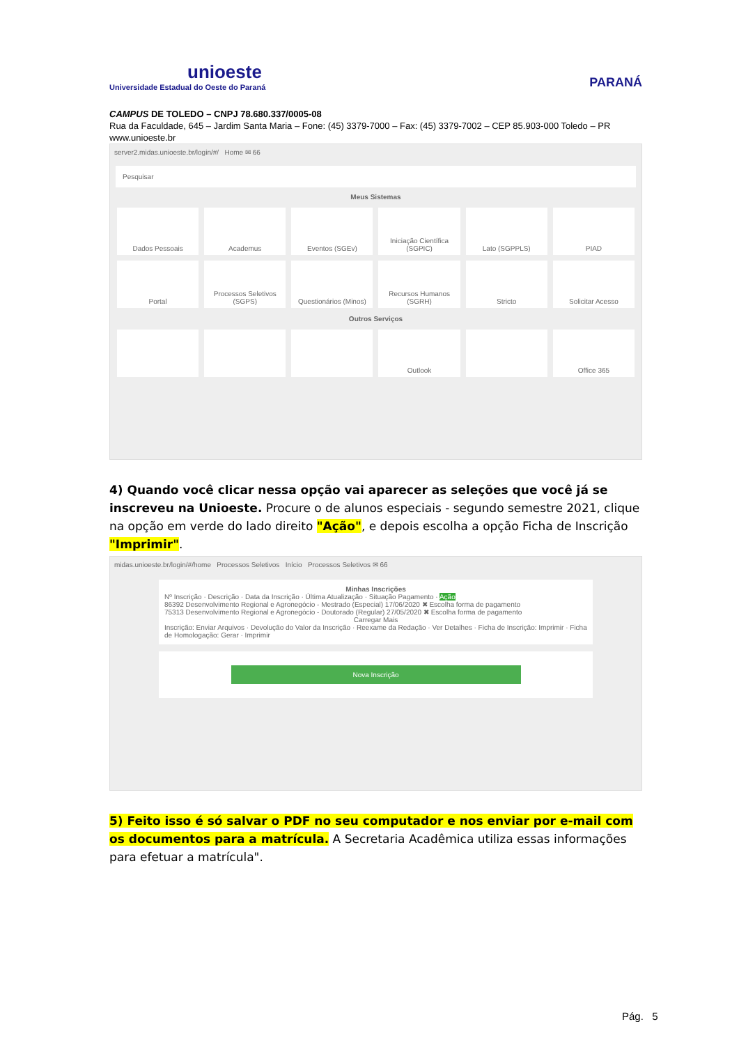unioeste
Universidade Estadual do Oeste do Paraná
PARANÁ
CAMPUS DE TOLEDO – CNPJ 78.680.337/0005-08
Rua da Faculdade, 645 – Jardim Santa Maria – Fone: (45) 3379-7000 – Fax: (45) 3379-7002 – CEP 85.903-000 Toledo – PR
www.unioeste.br
server2.midas.unioeste.br/login/#/ Home ✉ 66
Pesquisar
Meus Sistemas
Dados Pessoais
Academus
Eventos (SGEv)
Iniciação Científica (SGPIC)
Lato (SGPPLS)
PIAD
Portal
Processos Seletivos (SGPS)
Questionários (Minos)
Recursos Humanos (SGRH)
Stricto
Solicitar Acesso
Outros Serviços
Outlook
Office 365
4) Quando você clicar nessa opção vai aparecer as seleções que você já se inscreveu na Unioeste. Procure o de alunos especiais - segundo semestre 2021, clique na opção em verde do lado direito "Ação", e depois escolha a opção Ficha de Inscrição "Imprimir".
midas.unioeste.br/login/#/home Processos Seletivos Início Processos Seletivos ✉ 66
Minhas Inscrições
Nº Inscrição · Descrição · Data da Inscrição · Última Atualização · Situação Pagamento · Ação
86392 Desenvolvimento Regional e Agronegócio - Mestrado (Especial) 17/06/2020 ✖ Escolha forma de pagamento
75313 Desenvolvimento Regional e Agronegócio - Doutorado (Regular) 27/05/2020 ✖ Escolha forma de pagamento
Carregar Mais
Inscrição: Enviar Arquivos · Devolução do Valor da Inscrição · Reexame da Redação · Ver Detalhes · Ficha de Inscrição: Imprimir · Ficha de Homologação: Gerar · Imprimir
Nova Inscrição
5) Feito isso é só salvar o PDF no seu computador e nos enviar por e-mail com os documentos para a matrícula. A Secretaria Acadêmica utiliza essas informações para efetuar a matrícula".
Pág. 5